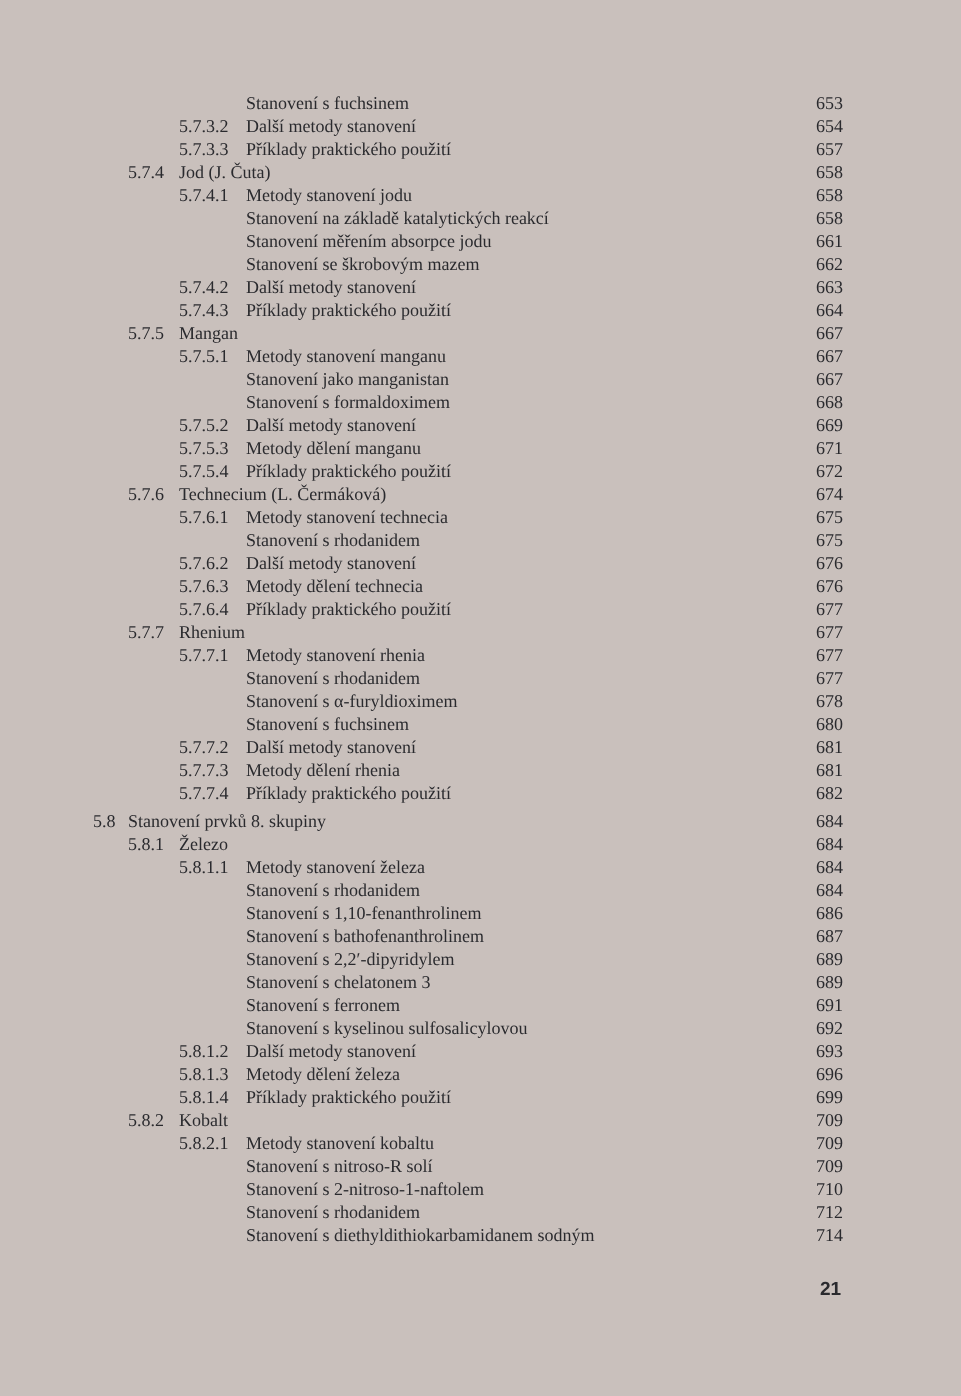Stanovení s fuchsinem 653
5.7.3.2 Další metody stanovení 654
5.7.3.3 Příklady praktického použití 657
5.7.4 Jod (J. Čuta) 658
5.7.4.1 Metody stanovení jodu 658
Stanovení na základě katalytických reakcí 658
Stanovení měřením absorpce jodu 661
Stanovení se škrobovým mazem 662
5.7.4.2 Další metody stanovení 663
5.7.4.3 Příklady praktického použití 664
5.7.5 Mangan 667
5.7.5.1 Metody stanovení manganu 667
Stanovení jako manganistan 667
Stanovení s formaldoximem 668
5.7.5.2 Další metody stanovení 669
5.7.5.3 Metody dělení manganu 671
5.7.5.4 Příklady praktického použití 672
5.7.6 Technecium (L. Čermáková) 674
5.7.6.1 Metody stanovení technecia 675
Stanovení s rhodanidem 675
5.7.6.2 Další metody stanovení 676
5.7.6.3 Metody dělení technecia 676
5.7.6.4 Příklady praktického použití 677
5.7.7 Rhenium 677
5.7.7.1 Metody stanovení rhenia 677
Stanovení s rhodanidem 677
Stanovení s α-furyldioximem 678
Stanovení s fuchsinem 680
5.7.7.2 Další metody stanovení 681
5.7.7.3 Metody dělení rhenia 681
5.7.7.4 Příklady praktického použití 682
5.8 Stanovení prvků 8. skupiny 684
5.8.1 Železo 684
5.8.1.1 Metody stanovení železa 684
Stanovení s rhodanidem 684
Stanovení s 1,10-fenanthrolinem 686
Stanovení s bathofenanthrolinem 687
Stanovení s 2,2′-dipyridylem 689
Stanovení s chelatonem 3 689
Stanovení s ferronem 691
Stanovení s kyselinou sulfosalicylovou 692
5.8.1.2 Další metody stanovení 693
5.8.1.3 Metody dělení železa 696
5.8.1.4 Příklady praktického použití 699
5.8.2 Kobalt 709
5.8.2.1 Metody stanovení kobaltu 709
Stanovení s nitroso-R solí 709
Stanovení s 2-nitroso-1-naftolem 710
Stanovení s rhodanidem 712
Stanovení s diethyldithiokarbamidanem sodným 714
21